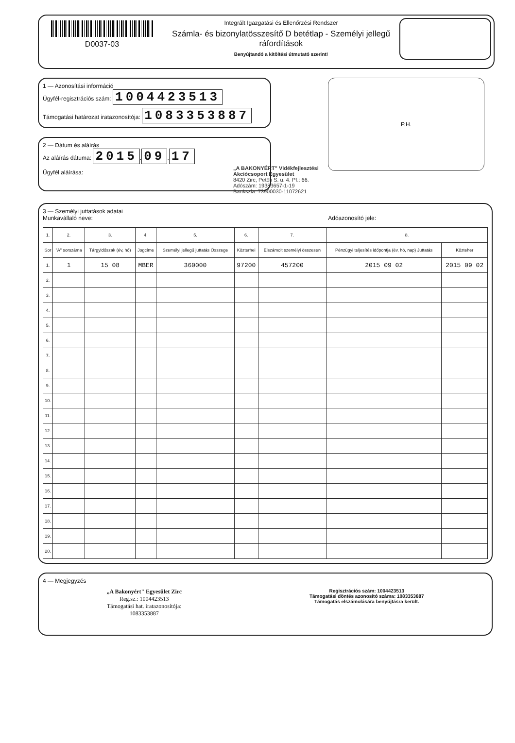D0037-03
Integrált Igazgatási és Ellenőrzési Rendszer
Számla- és bizonylatösszesítő D betétlap - Személyi jellegű ráfordítások
Benyújtandó a kitöltési útmutató szerint!
1 — Azonosítási információ
Ügyfél-regisztrációs szám: 1004423513
Támogatási határozat iratazonosítója: 1083353887
2 — Dátum és aláírás
Az aláírás dátuma: 2015. 09. 17
Ügyfél aláírása:
„A BAKONYÉRT" Vidékfejlesztési Akciócsoport Egyesület
8420 Zirc, Petőfi S. u. 4. Pf.: 66.
Adószám: 19383657-1-19
Bankszla: 73900030-11072621
P.H.
3 — Személyi juttatások adatai
Munkavállaló neve: Adóazonosító jele:
| 1. | 2. | 3. | 4. | 5. | 6. | 7. | 8. | |
| --- | --- | --- | --- | --- | --- | --- | --- | --- |
| Sor | "A" sorszáma | Tárgyidőszak (év, hó) | Jogcíme | Személyi jellegű juttatás Összege | Közterhei | Elszámolt személyi összesen | Pénzügyi teljesítés időpontja (év, hó, nap) Juttatás | Közteher |
| 1. | 1 | 15 08 | MBER | 360000 | 97200 | 457200 | 2015 09 02 | 2015 09 02 |
| 2. | | | | | | | | |
| 3. | | | | | | | | |
| 4. | | | | | | | | |
| 5. | | | | | | | | |
| 6. | | | | | | | | |
| 7. | | | | | | | | |
| 8. | | | | | | | | |
| 9. | | | | | | | | |
| 10. | | | | | | | | |
| 11. | | | | | | | | |
| 12. | | | | | | | | |
| 13. | | | | | | | | |
| 14. | | | | | | | | |
| 15. | | | | | | | | |
| 16. | | | | | | | | |
| 17. | | | | | | | | |
| 18. | | | | | | | | |
| 19. | | | | | | | | |
| 20. | | | | | | | | |
4 — Megjegyzés
„A Bakonyért" Egyesület Zirc
Reg.sz.: 1004423513
Támogatási hat. iratazonosítója:
1083353887
Regisztrációs szám: 1004423513
Támogatási döntés azonosító száma: 1083353887
Támogatás elszámolására benyújtásra került.